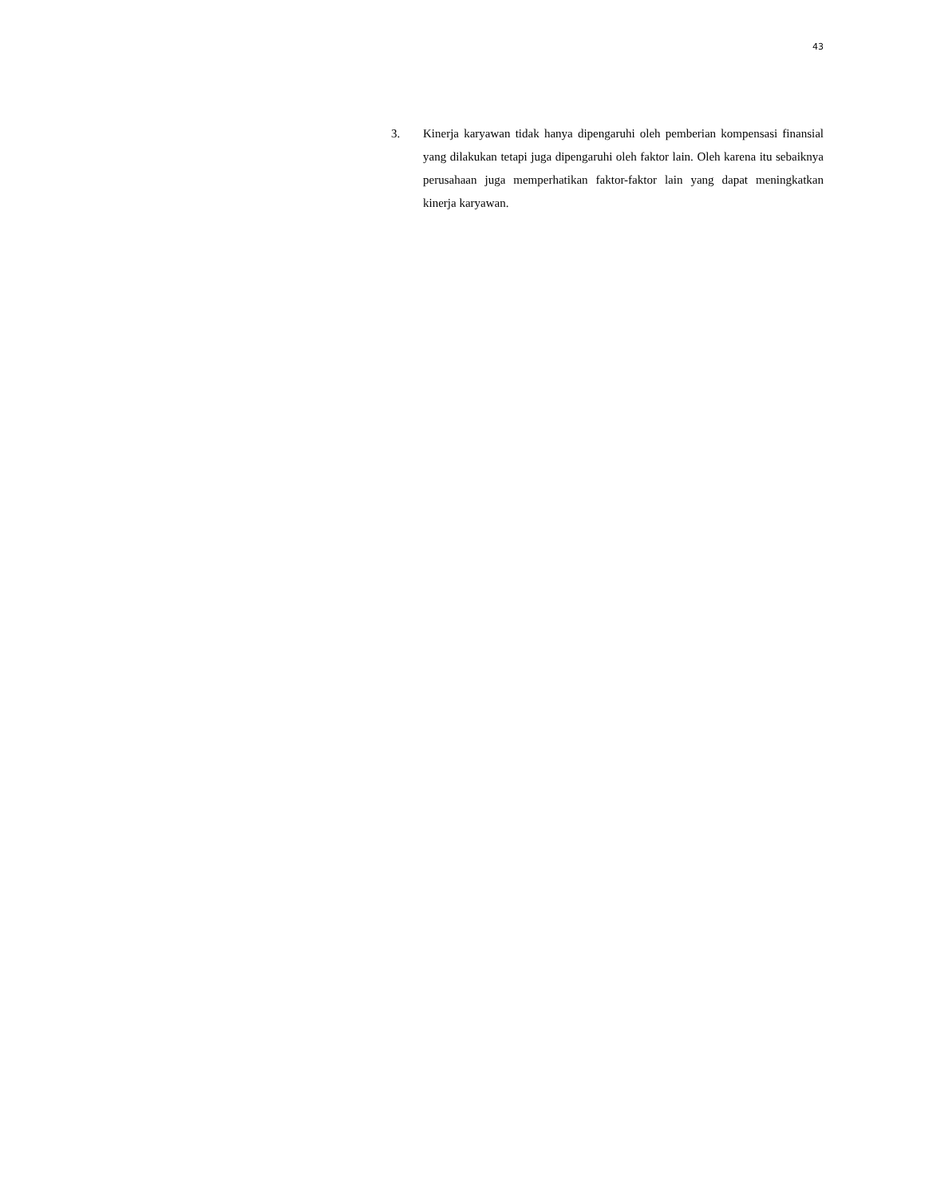43
3. Kinerja karyawan tidak hanya dipengaruhi oleh pemberian kompensasi finansial yang dilakukan tetapi juga dipengaruhi oleh faktor lain. Oleh karena itu sebaiknya perusahaan juga memperhatikan faktor-faktor lain yang dapat meningkatkan kinerja karyawan.